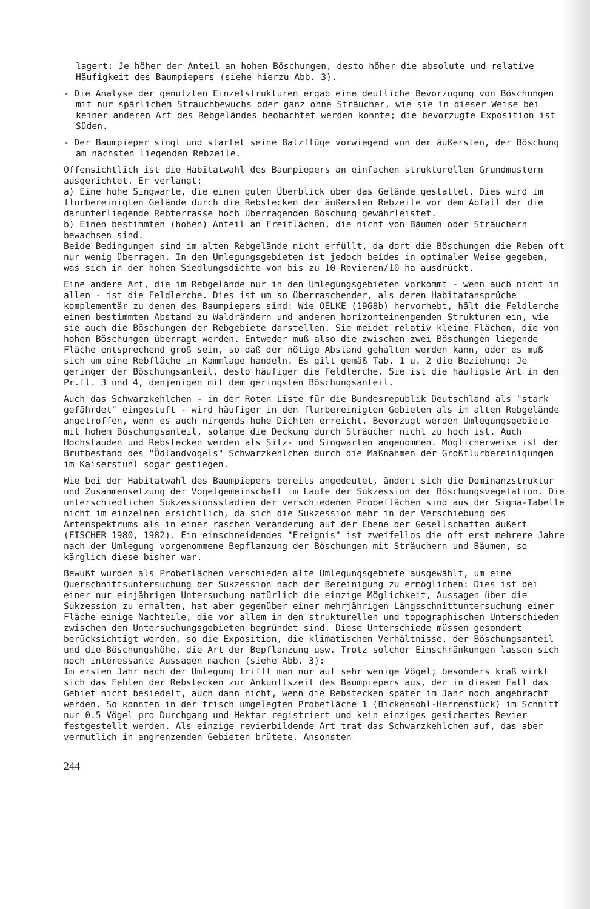lagert: Je höher der Anteil an hohen Böschungen, desto höher die absolute und relative Häufigkeit des Baumpiepers (siehe hierzu Abb. 3).
- Die Analyse der genutzten Einzelstrukturen ergab eine deutliche Bevorzugung von Böschungen mit nur spärlichem Strauchbewuchs oder ganz ohne Sträucher, wie sie in dieser Weise bei keiner anderen Art des Rebgeländes beobachtet werden konnte; die bevorzugte Exposition ist Süden.
- Der Baumpieper singt und startet seine Balzflüge vorwiegend von der äußersten, der Böschung am nächsten liegenden Rebzeile.
Offensichtlich ist die Habitatwahl des Baumpiepers an einfachen strukturellen Grundmustern ausgerichtet. Er verlangt:
a) Eine hohe Singwarte, die einen guten Überblick über das Gelände gestattet. Dies wird im flurbereinigten Gelände durch die Rebstecken der äußersten Rebzeile vor dem Abfall der die darunterliegende Rebterrasse hoch überragenden Böschung gewährleistet.
b) Einen bestimmten (hohen) Anteil an Freiflächen, die nicht von Bäumen oder Sträuchern bewachsen sind.
Beide Bedingungen sind im alten Rebgelände nicht erfüllt, da dort die Böschungen die Reben oft nur wenig überragen. In den Umlegungsgebieten ist jedoch beides in optimaler Weise gegeben, was sich in der hohen Siedlungsdichte von bis zu 10 Revieren/10 ha ausdrückt.
Eine andere Art, die im Rebgelände nur in den Umlegungsgebieten vorkommt - wenn auch nicht in allen - ist die Feldlerche. Dies ist um so überraschender, als deren Habitatansprüche komplementär zu denen des Baumpiepers sind: Wie OELKE (1968b) hervorhebt, hält die Feldlerche einen bestimmten Abstand zu Waldrändern und anderen horizonteinengenden Strukturen ein, wie sie auch die Böschungen der Rebgebiete darstellen. Sie meidet relativ kleine Flächen, die von hohen Böschungen überragt werden. Entweder muß also die zwischen zwei Böschungen liegende Fläche entsprechend groß sein, so daß der nötige Abstand gehalten werden kann, oder es muß sich um eine Rebfläche in Kammlage handeln. Es gilt gemäß Tab. 1 u. 2 die Beziehung: Je geringer der Böschungsanteil, desto häufiger die Feldlerche. Sie ist die häufigste Art in den Pr.fl. 3 und 4, denjenigen mit dem geringsten Böschungsanteil.
Auch das Schwarzkehlchen - in der Roten Liste für die Bundesrepublik Deutschland als "stark gefährdet" eingestuft - wird häufiger in den flurbereinigten Gebieten als im alten Rebgelände angetroffen, wenn es auch nirgends hohe Dichten erreicht. Bevorzugt werden Umlegungsgebiete mit hohem Böschungsanteil, solange die Deckung durch Sträucher nicht zu hoch ist. Auch Hochstauden und Rebstecken werden als Sitz- und Singwarten angenommen. Möglicherweise ist der Brutbestand des "Ödlandvogels" Schwarzkehlchen durch die Maßnahmen der Großflurbereinigungen im Kaiserstuhl sogar gestiegen.
Wie bei der Habitatwahl des Baumpiepers bereits angedeutet, ändert sich die Dominanzstruktur und Zusammensetzung der Vogelgemeinschaft im Laufe der Sukzession der Böschungsvegetation. Die unterschiedlichen Sukzessionsstadien der verschiedenen Probeflächen sind aus der Sigma-Tabelle nicht im einzelnen ersichtlich, da sich die Sukzession mehr in der Verschiebung des Artenspektrums als in einer raschen Veränderung auf der Ebene der Gesellschaften äußert (FISCHER 1980, 1982). Ein einschneidendes "Ereignis" ist zweifellos die oft erst mehrere Jahre nach der Umlegung vorgenommene Bepflanzung der Böschungen mit Sträuchern und Bäumen, so kärglich diese bisher war.
Bewußt wurden als Probeflächen verschieden alte Umlegungsgebiete ausgewählt, um eine Querschnittsuntersuchung der Sukzession nach der Bereinigung zu ermöglichen: Dies ist bei einer nur einjährigen Untersuchung natürlich die einzige Möglichkeit, Aussagen über die Sukzession zu erhalten, hat aber gegenüber einer mehrjährigen Längsschnittuntersuchung einer Fläche einige Nachteile, die vor allem in den strukturellen und topographischen Unterschieden zwischen den Untersuchungsgebieten begründet sind. Diese Unterschiede müssen gesondert berücksichtigt werden, so die Exposition, die klimatischen Verhältnisse, der Böschungsanteil und die Böschungshöhe, die Art der Bepflanzung usw. Trotz solcher Einschränkungen lassen sich noch interessante Aussagen machen (siehe Abb. 3):
Im ersten Jahr nach der Umlegung trifft man nur auf sehr wenige Vögel; besonders kraß wirkt sich das Fehlen der Rebstecken zur Ankunftszeit des Baumpiepers aus, der in diesem Fall das Gebiet nicht besiedelt, auch dann nicht, wenn die Rebstecken später im Jahr noch angebracht werden. So konnten in der frisch umgelegten Probefläche 1 (Bickensohl-Herrenstück) im Schnitt nur 0.5 Vögel pro Durchgang und Hektar registriert und kein einziges gesichertes Revier festgestellt werden. Als einzige revierbildende Art trat das Schwarzkehlchen auf, das aber vermutlich in angrenzenden Gebieten brütete. Ansonsten
244